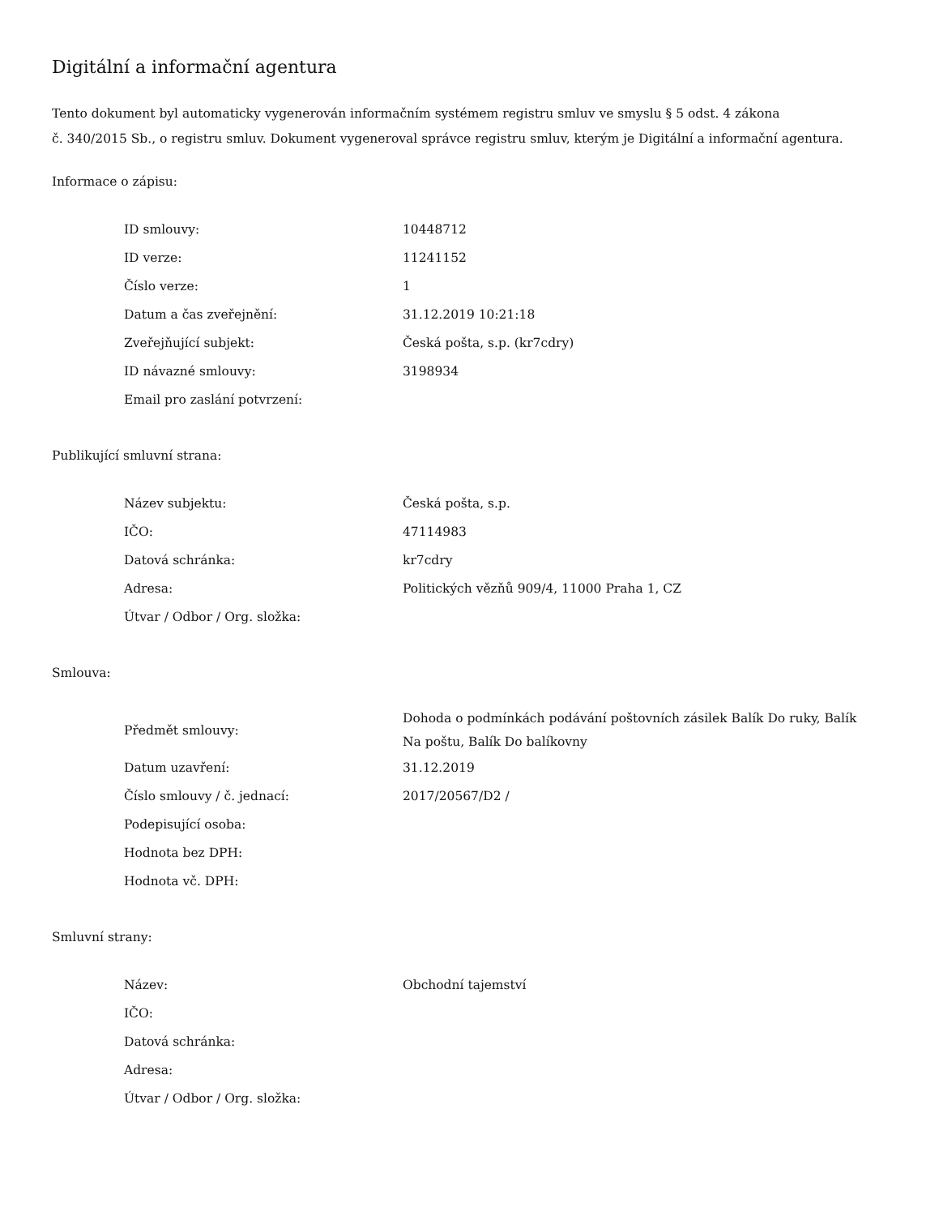Digitální a informační agentura
Tento dokument byl automaticky vygenerován informačním systémem registru smluv ve smyslu § 5 odst. 4 zákona
č. 340/2015 Sb., o registru smluv. Dokument vygeneroval správce registru smluv, kterým je Digitální a informační agentura.
Informace o zápisu:
| ID smlouvy: | 10448712 |
| ID verze: | 11241152 |
| Číslo verze: | 1 |
| Datum a čas zveřejnění: | 31.12.2019 10:21:18 |
| Zveřejňující subjekt: | Česká pošta, s.p. (kr7cdry) |
| ID návazné smlouvy: | 3198934 |
| Email pro zaslání potvrzení: | |
Publikující smluvní strana:
| Název subjektu: | Česká pošta, s.p. |
| IČO: | 47114983 |
| Datová schránka: | kr7cdry |
| Adresa: | Politických vězňů 909/4, 11000 Praha 1, CZ |
| Útvar / Odbor / Org. složka: | |
Smlouva:
| Předmět smlouvy: | Dohoda o podmínkách podávání poštovních zásilek Balík Do ruky, Balík Na poštu, Balík Do balíkovny |
| Datum uzavření: | 31.12.2019 |
| Číslo smlouvy / č. jednací: | 2017/20567/D2 / |
| Podepisující osoba: | |
| Hodnota bez DPH: | |
| Hodnota vč. DPH: | |
Smluvní strany:
| Název: | Obchodní tajemství |
| IČO: | |
| Datová schránka: | |
| Adresa: | |
| Útvar / Odbor / Org. složka: | |